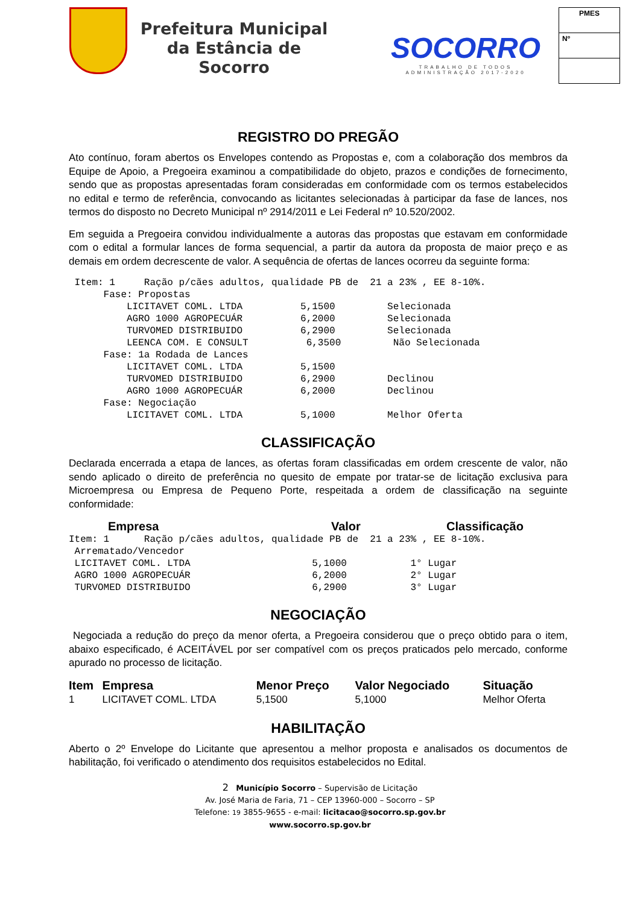Prefeitura Municipal da Estância de Socorro
SOCORRO
TRABALHO DE TODOS
ADMINISTRAÇÃO 2017-2020
PMES
Nº
REGISTRO DO PREGÃO
Ato contínuo, foram abertos os Envelopes contendo as Propostas e, com a colaboração dos membros da Equipe de Apoio, a Pregoeira examinou a compatibilidade do objeto, prazos e condições de fornecimento, sendo que as propostas apresentadas foram consideradas em conformidade com os termos estabelecidos no edital e termo de referência, convocando as licitantes selecionadas à participar da fase de lances, nos termos do disposto no Decreto Municipal nº 2914/2011 e Lei Federal nº 10.520/2002.
Em seguida a Pregoeira convidou individualmente a autoras das propostas que estavam em conformidade com o edital a formular lances de forma sequencial, a partir da autora da proposta de maior preço e as demais em ordem decrescente de valor. A sequência de ofertas de lances ocorreu da seguinte forma:
 Item: 1     Ração p/cães adultos, qualidade PB de  21 a 23% , EE 8-10%.
      Fase: Propostas
          LICITAVET COML. LTDA          5,1500         Selecionada
          AGRO 1000 AGROPECUÁR          6,2000         Selecionada
          TURVOMED DISTRIBUIDO          6,2900         Selecionada
          LEENCA COM. E CONSULT          6,3500         Não Selecionada
      Fase: 1a Rodada de Lances
          LICITAVET COML. LTDA          5,1500
          TURVOMED DISTRIBUIDO          6,2900         Declinou
          AGRO 1000 AGROPECUÁR          6,2000         Declinou
      Fase: Negociação
          LICITAVET COML. LTDA          5,1000         Melhor Oferta
CLASSIFICAÇÃO
Declarada encerrada a etapa de lances, as ofertas foram classificadas em ordem crescente de valor, não sendo aplicado o direito de preferência no quesito de empate por tratar-se de licitação exclusiva para Microempresa ou Empresa de Pequeno Porte, respeitada a ordem de classificação na seguinte conformidade:
| Empresa | Valor | Classificação |
| --- | --- | --- |
Item: 1      Ração p/cães adultos, qualidade PB de  21 a 23% , EE 8-10%.
 Arrematado/Vencedor
 LICITAVET COML. LTDA                     5,1000           1° Lugar
 AGRO 1000 AGROPECUÁR                     6,2000           2° Lugar
 TURVOMED DISTRIBUIDO                     6,2900           3° Lugar
NEGOCIAÇÃO
Negociada a redução do preço da menor oferta, a Pregoeira considerou que o preço obtido para o item, abaixo especificado, é ACEITÁVEL por ser compatível com os preços praticados pelo mercado, conforme apurado no processo de licitação.
| Item | Empresa | Menor Preço | Valor Negociado | Situação |
| --- | --- | --- | --- | --- |
| 1 | LICITAVET COML. LTDA | 5,1500 | 5,1000 | Melhor Oferta |
HABILITAÇÃO
Aberto o 2º Envelope do Licitante que apresentou a melhor proposta e analisados os documentos de habilitação, foi verificado o atendimento dos requisitos estabelecidos no Edital.
2 Município Socorro – Supervisão de Licitação
Av. José Maria de Faria, 71 – CEP 13960-000 – Socorro – SP
Telefone: 19 3855-9655 - e-mail: licitacao@socorro.sp.gov.br
www.socorro.sp.gov.br